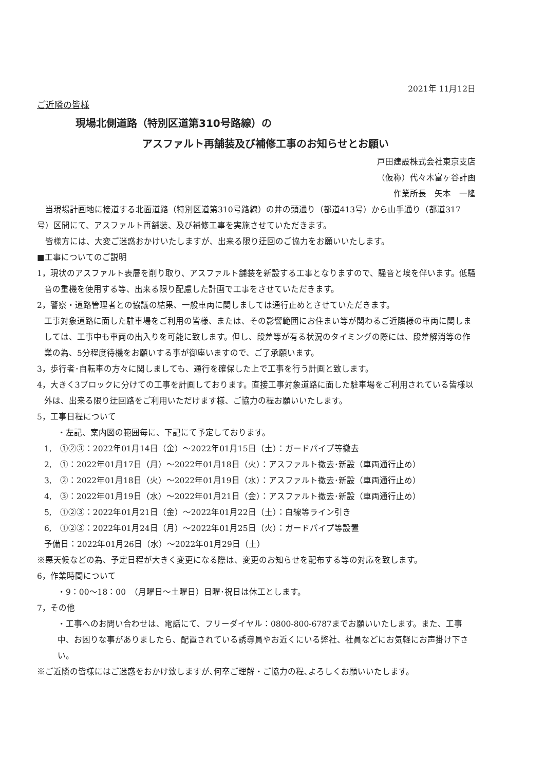2021年 11月12日
ご近隣の皆様
現場北側道路（特別区道第310号路線）の
アスファルト再舗装及び補修工事のお知らせとお願い
戸田建設株式会社東京支店
（仮称）代々木富ヶ谷計画
作業所長　矢本　一隆
　当現場計画地に接道する北面道路（特別区道第310号路線）の井の頭通り（都道413号）から山手通り（都道317号）区間にて、アスファルト再舗装、及び補修工事を実施させていただきます。
　皆様方には、大変ご迷惑おかけいたしますが、出来る限り迂回のご協力をお願いいたします。
■工事についてのご説明
1，現状のアスファルト表層を削り取り、アスファルト舗装を新設する工事となりますので、騒音と埃を伴います。低騒音の重機を使用する等、出来る限り配慮した計画で工事をさせていただきます。
2，警察・道路管理者との協議の結果、一般車両に関しましては通行止めとさせていただきます。
工事対象道路に面した駐車場をご利用の皆様、または、その影響範囲にお住まい等が関わるご近隣様の車両に関しましては、工事中も車両の出入りを可能に致します。但し、段差等が有る状況のタイミングの際には、段差解消等の作業の為、5分程度待機をお願いする事が御座いますので、ご了承願います。
3，歩行者･自転車の方々に関しましても、通行を確保した上で工事を行う計画と致します。
4，大きく3ブロックに分けての工事を計画しております。直接工事対象道路に面した駐車場をご利用されている皆様以外は、出来る限り迂回路をご利用いただけます様、ご協力の程お願いいたします。
5，工事日程について
・左記、案内図の範囲毎に、下記にて予定しております。
1,　①②③：2022年01月14日（金）～2022年01月15日（土）：ガードパイプ等撤去
2,　①：2022年01月17日（月）～2022年01月18日（火）：アスファルト撤去･新設（車両通行止め）
3,　②：2022年01月18日（火）～2022年01月19日（水）：アスファルト撤去･新設（車両通行止め）
4,　③：2022年01月19日（水）～2022年01月21日（金）：アスファルト撤去･新設（車両通行止め）
5,　①②③：2022年01月21日（金）～2022年01月22日（土）：白線等ライン引き
6,　①②③：2022年01月24日（月）～2022年01月25日（火）：ガードパイプ等設置
予備日：2022年01月26日（水）～2022年01月29日（土）
※悪天候などの為、予定日程が大きく変更になる際は、変更のお知らせを配布する等の対応を致します。
6，作業時間について
・9：00～18：00　（月曜日～土曜日）日曜･祝日は休工とします。
7，その他
・工事へのお問い合わせは、電話にて、フリーダイヤル：0800-800-6787までお願いいたします。また、工事中、お困りな事がありましたら、配置されている誘導員やお近くにいる弊社、社員などにお気軽にお声掛け下さい。
※ご近隣の皆様にはご迷惑をおかけ致しますが､何卒ご理解・ご協力の程､よろしくお願いいたします。